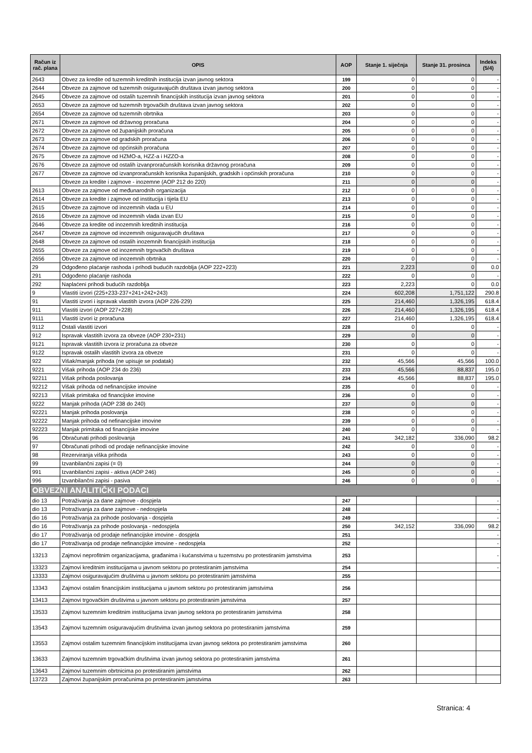| Račun iz rač. plana | OPIS | AOP | Stanje 1. siječnja | Stanje 31. prosinca | Indeks (5/4) |
| --- | --- | --- | --- | --- | --- |
| 2643 | Obvez za kredite od tuzemnih kreditnih institucija izvan javnog sektora | 199 | 0 | 0 | - |
| 2644 | Obveze za zajmove od tuzemnih osiguravajućih društava izvan javnog sektora | 200 | 0 | 0 | - |
| 2645 | Obveze za zajmove od ostalih tuzemnih financijskih institucija izvan javnog sektora | 201 | 0 | 0 | - |
| 2653 | Obveze za zajmove od tuzemnih trgovačkih društava izvan javnog sektora | 202 | 0 | 0 | - |
| 2654 | Obveze za zajmove od tuzemnih obrtnika | 203 | 0 | 0 | - |
| 2671 | Obveze za zajmove od državnog proračuna | 204 | 0 | 0 | - |
| 2672 | Obveze za zajmove od županijskih proračuna | 205 | 0 | 0 | - |
| 2673 | Obveze za zajmove od gradskih proračuna | 206 | 0 | 0 | - |
| 2674 | Obveze za zajmove od općinskih proračuna | 207 | 0 | 0 | - |
| 2675 | Obveze za zajmove od HZMO-a, HZZ-a i HZZO-a | 208 | 0 | 0 | - |
| 2676 | Obveze za zajmove od ostalih izvanproračunskih korisnika državnog proračuna | 209 | 0 | 0 | - |
| 2677 | Obveze za zajmove od izvanproračunskih korisnika županijskih, gradskih i općinskih proračuna | 210 | 0 | 0 | - |
| | Obveze za kredite i zajmove - inozemne (AOP 212 do 220) | 211 | 0 | 0 | - |
| 2613 | Obveze za zajmove od međunarodnih organizacija | 212 | 0 | 0 | - |
| 2614 | Obveze za kredite i zajmove od institucija i tijela EU | 213 | 0 | 0 | - |
| 2615 | Obveze za zajmove od inozemnih vlada u EU | 214 | 0 | 0 | - |
| 2616 | Obveze za zajmove od inozemnih vlada izvan EU | 215 | 0 | 0 | - |
| 2646 | Obveze za kredite od inozemnih kreditnih institucija | 216 | 0 | 0 | - |
| 2647 | Obveze za zajmove od inozemnih osiguravajućih društava | 217 | 0 | 0 | - |
| 2648 | Obveze za zajmove od ostalih inozemnih financijskih institucija | 218 | 0 | 0 | - |
| 2655 | Obveze za zajmove od inozemnih trgovačkih društava | 219 | 0 | 0 | - |
| 2656 | Obveze za zajmove od inozemnih obrtnika | 220 | 0 | 0 | - |
| 29 | Odgođeno plaćanje rashoda i prihodi budućih razdoblja (AOP 222+223) | 221 | 2,223 | 0 | 0.0 |
| 291 | Odgođeno plaćanje rashoda | 222 | 0 | 0 | - |
| 292 | Naplaćeni prihodi budućih razdoblja | 223 | 2,223 | 0 | 0.0 |
| 9 | Vlastiti izvori (225+233-237+241+242+243) | 224 | 602,208 | 1,751,122 | 290.8 |
| 91 | Vlastiti izvori i ispravak vlastitih izvora (AOP 226-229) | 225 | 214,460 | 1,326,195 | 618.4 |
| 911 | Vlastiti izvori (AOP 227+228) | 226 | 214,460 | 1,326,195 | 618.4 |
| 9111 | Vlastiti izvori iz proračuna | 227 | 214,460 | 1,326,195 | 618.4 |
| 9112 | Ostali vlastiti izvori | 228 | 0 | 0 | - |
| 912 | Ispravak vlastitih izvora za obveze (AOP 230+231) | 229 | 0 | 0 | - |
| 9121 | Ispravak vlastitih izvora iz proračuna za obveze | 230 | 0 | 0 | - |
| 9122 | Ispravak ostalih vlastitih izvora za obveze | 231 | 0 | 0 | - |
| 922 | Višak/manjak prihoda (ne upisuje se podatak) | 232 | 45,566 | 45,566 | 100.0 |
| 9221 | Višak prihoda (AOP 234 do 236) | 233 | 45,566 | 88,837 | 195.0 |
| 92211 | Višak prihoda poslovanja | 234 | 45,566 | 88,837 | 195.0 |
| 92212 | Višak prihoda od nefinancijske imovine | 235 | 0 | 0 | - |
| 92213 | Višak primitaka od financijske imovine | 236 | 0 | 0 | - |
| 9222 | Manjak prihoda (AOP 238 do 240) | 237 | 0 | 0 | - |
| 92221 | Manjak prihoda poslovanja | 238 | 0 | 0 | - |
| 92222 | Manjak prihoda od nefinancijske imovine | 239 | 0 | 0 | - |
| 92223 | Manjak primitaka od financijske imovine | 240 | 0 | 0 | - |
| 96 | Obračunati prihodi poslovanja | 241 | 342,182 | 336,090 | 98.2 |
| 97 | Obračunati prihodi od prodaje nefinancijske imovine | 242 | 0 | 0 | - |
| 98 | Rezerviranja viška prihoda | 243 | 0 | 0 | - |
| 99 | Izvanbilančni zapisi (= 0) | 244 | 0 | 0 | - |
| 991 | Izvanbilančni zapisi - aktiva (AOP 246) | 245 | 0 | 0 | - |
| 996 | Izvanbilančni zapisi - pasiva | 246 | 0 | 0 | - |
| OBVEZNI ANALITIČKI PODACI | | | | | |
| dio 13 | Potraživanja za dane zajmove - dospjela | 247 | | | - |
| dio 13 | Potraživanja za dane zajmove - nedospjela | 248 | | | - |
| dio 16 | Potraživanja za prihode poslovanja - dospjela | 249 | | | - |
| dio 16 | Potraživanja za prihode poslovanja - nedospjela | 250 | 342,152 | 336,090 | 98.2 |
| dio 17 | Potraživanja od prodaje nefinancijske imovine - dospjela | 251 | | | - |
| dio 17 | Potraživanja od prodaje nefinancijske imovine - nedospjela | 252 | | | - |
| 13213 | Zajmovi neprofitnim organizacijama, građanima i kućanstvima u tuzemstvu po protestiranim jamstvima | 253 | | | - |
| 13323 | Zajmovi kreditnim institucijama u javnom sektoru po protestiranim jamstvima | 254 | | | - |
| 13333 | Zajmovi osiguravajućim društvima u javnom sektoru po protestiranim jamstvima | 255 | | | |
| 13343 | Zajmovi ostalim financijskim institucijama u javnom sektoru po protestiranim jamstvima | 256 | | | |
| 13413 | Zajmovi trgovačkim društvima u javnom sektoru po protestiranim jamstvima | 257 | | | |
| 13533 | Zajmovi tuzemnim kreditnim institucijama izvan javnog sektora po protestiranim jamstvima | 258 | | | |
| 13543 | Zajmovi tuzemnim osiguravajućim društvima izvan javnog sektora po protestiranim jamstvima | 259 | | | |
| 13553 | Zajmovi ostalim tuzemnim financijskim institucijama izvan javnog sektora po protestiranim jamstvima | 260 | | | |
| 13633 | Zajmovi tuzemnim trgovačkim društvima izvan javnog sektora po protestiranim jamstvima | 261 | | | |
| 13643 | Zajmovi tuzemnim obrtnicima po protestiranim jamstvima | 262 | | | |
| 13723 | Zajmovi županijskim proračunima po protestiranim jamstvima | 263 | | | |
Stranica: 4